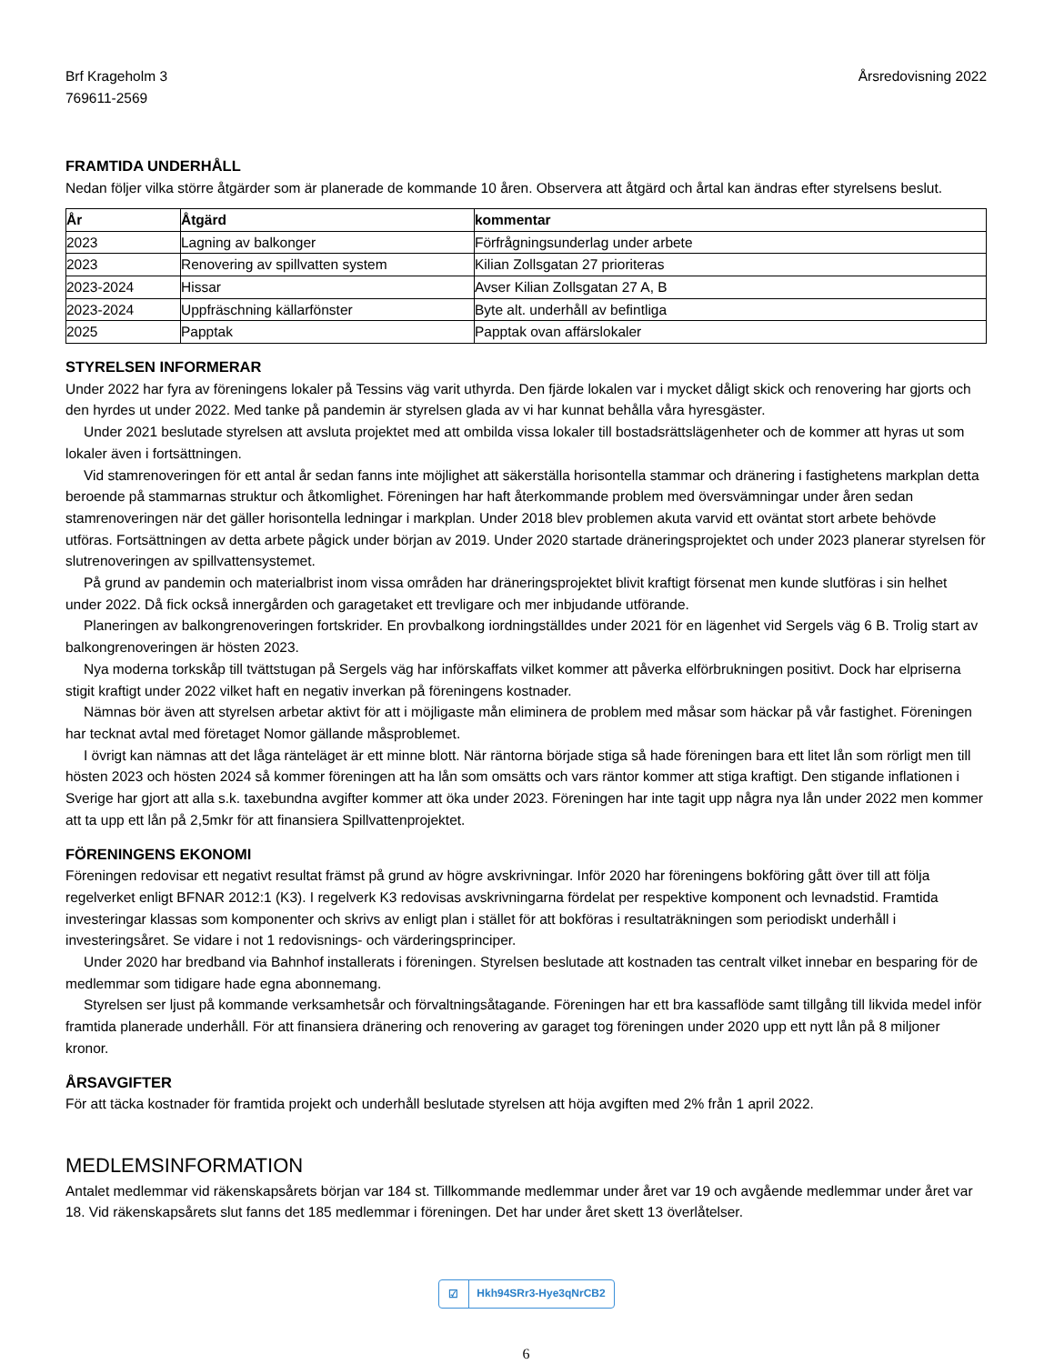Brf Krageholm 3
769611-2569
Årsredovisning 2022
FRAMTIDA UNDERHÅLL
Nedan följer vilka större åtgärder som är planerade de kommande 10 åren. Observera att åtgärd och årtal kan ändras efter styrelsens beslut.
| År | Åtgärd | kommentar |
| --- | --- | --- |
| 2023 | Lagning av balkonger | Förfrågningsunderlag under arbete |
| 2023 | Renovering av spillvatten system | Kilian Zollsgatan 27 prioriteras |
| 2023-2024 | Hissar | Avser Kilian Zollsgatan 27 A, B |
| 2023-2024 | Uppfräschning källarfönster | Byte alt. underhåll av befintliga |
| 2025 | Papptak | Papptak ovan affärslokaler |
STYRELSEN INFORMERAR
Under 2022 har fyra av föreningens lokaler på Tessins väg varit uthyrda. Den fjärde lokalen var i mycket dåligt skick och renovering har gjorts och den hyrdes ut under 2022. Med tanke på pandemin är styrelsen glada av vi har kunnat behålla våra hyresgäster.
Under 2021 beslutade styrelsen att avsluta projektet med att ombilda vissa lokaler till bostadsrättslägenheter och de kommer att hyras ut som lokaler även i fortsättningen.
Vid stamrenoveringen för ett antal år sedan fanns inte möjlighet att säkerställa horisontella stammar och dränering i fastighetens markplan detta beroende på stammarnas struktur och åtkomlighet. Föreningen har haft återkommande problem med översvämningar under åren sedan stamrenoveringen när det gäller horisontella ledningar i markplan. Under 2018 blev problemen akuta varvid ett oväntat stort arbete behövde utföras. Fortsättningen av detta arbete pågick under början av 2019. Under 2020 startade dräneringsprojektet och under 2023 planerar styrelsen för slutrenoveringen av spillvattensystemet.
På grund av pandemin och materialbrist inom vissa områden har dräneringsprojektet blivit kraftigt försenat men kunde slutföras i sin helhet under 2022. Då fick också innergården och garagetaket ett trevligare och mer inbjudande utförande.
Planeringen av balkongrenoveringen fortskrider. En provbalkong iordningställdes under 2021 för en lägenhet vid Sergels väg 6 B. Trolig start av balkongrenoveringen är hösten 2023.
Nya moderna torkskåp till tvättstugan på Sergels väg har införskaffats vilket kommer att påverka elförbrukningen positivt. Dock har elpriserna stigit kraftigt under 2022 vilket haft en negativ inverkan på föreningens kostnader.
Nämnas bör även att styrelsen arbetar aktivt för att i möjligaste mån eliminera de problem med måsar som häckar på vår fastighet. Föreningen har tecknat avtal med företaget Nomor gällande måsproblemet.
I övrigt kan nämnas att det låga ränteläget är ett minne blott. När räntorna började stiga så hade föreningen bara ett litet lån som rörligt men till hösten 2023 och hösten 2024 så kommer föreningen att ha lån som omsätts och vars räntor kommer att stiga kraftigt. Den stigande inflationen i Sverige har gjort att alla s.k. taxebundna avgifter kommer att öka under 2023. Föreningen har inte tagit upp några nya lån under 2022 men kommer att ta upp ett lån på 2,5mkr för att finansiera Spillvattenprojektet.
FÖRENINGENS EKONOMI
Föreningen redovisar ett negativt resultat främst på grund av högre avskrivningar. Inför 2020 har föreningens bokföring gått över till att följa regelverket enligt BFNAR 2012:1 (K3). I regelverk K3 redovisas avskrivningarna fördelat per respektive komponent och levnadstid. Framtida investeringar klassas som komponenter och skrivs av enligt plan i stället för att bokföras i resultaträkningen som periodiskt underhåll i investeringsåret. Se vidare i not 1 redovisnings- och värderingsprinciper.
Under 2020 har bredband via Bahnhof installerats i föreningen. Styrelsen beslutade att kostnaden tas centralt vilket innebar en besparing för de medlemmar som tidigare hade egna abonnemang.
Styrelsen ser ljust på kommande verksamhetsår och förvaltningsåtagande. Föreningen har ett bra kassaflöde samt tillgång till likvida medel inför framtida planerade underhåll. För att finansiera dränering och renovering av garaget tog föreningen under 2020 upp ett nytt lån på 8 miljoner kronor.
ÅRSAVGIFTER
För att täcka kostnader för framtida projekt och underhåll beslutade styrelsen att höja avgiften med 2% från 1 april 2022.
MEDLEMSINFORMATION
Antalet medlemmar vid räkenskapsårets början var 184 st. Tillkommande medlemmar under året var 19 och avgående medlemmar under året var 18. Vid räkenskapsårets slut fanns det 185 medlemmar i föreningen. Det har under året skett 13 överlåtelser.
☑ Hkh94SRr3-Hye3qNrCB2
6